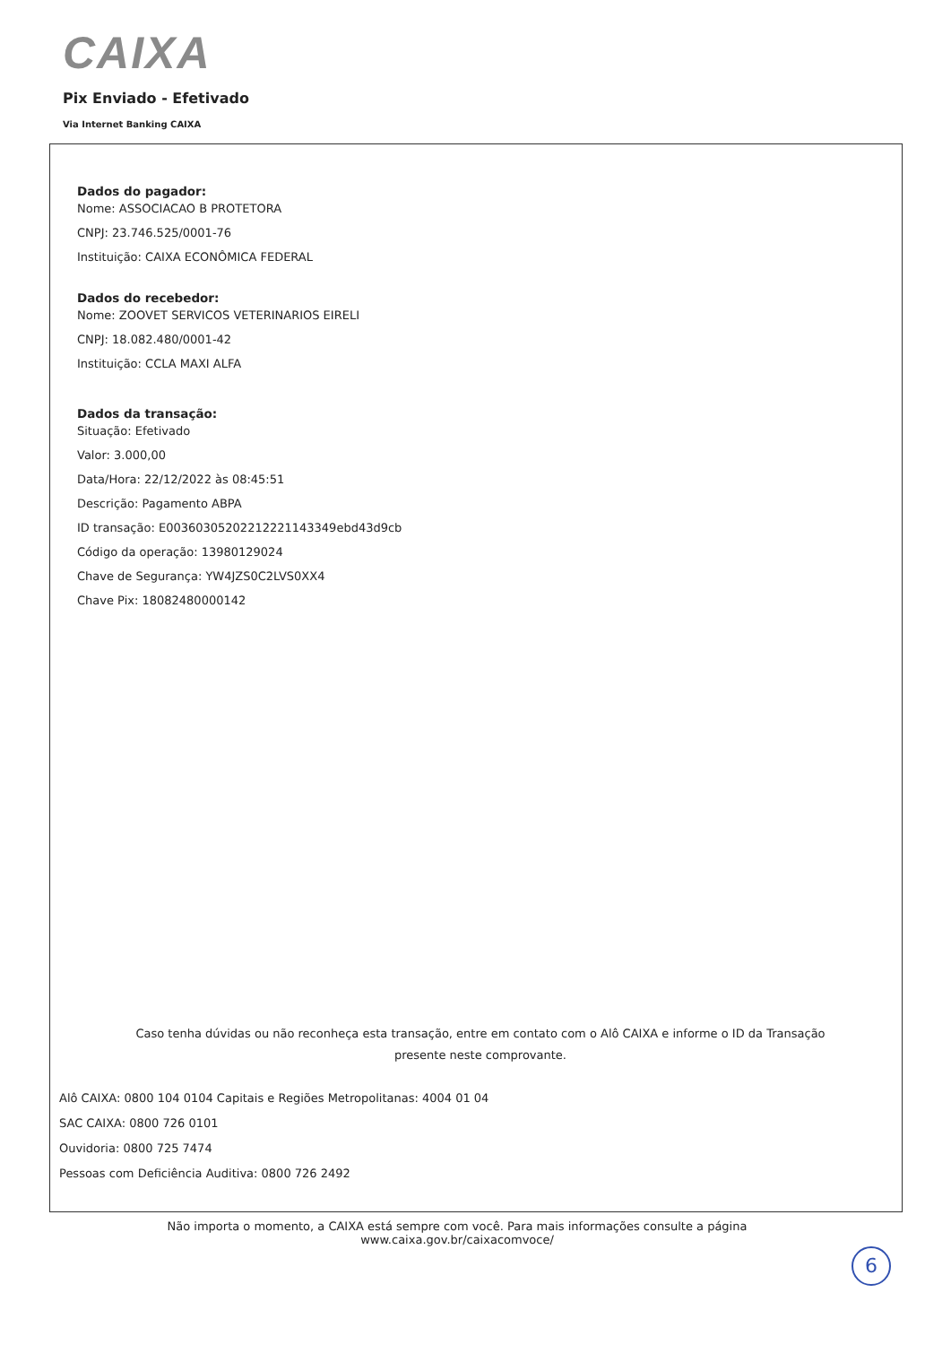CAIXA
Pix Enviado - Efetivado
Via Internet Banking CAIXA
Dados do pagador:
Nome: ASSOCIACAO B PROTETORA
CNPJ: 23.746.525/0001-76
Instituição: CAIXA ECONÔMICA FEDERAL
Dados do recebedor:
Nome: ZOOVET SERVICOS VETERINARIOS EIRELI
CNPJ: 18.082.480/0001-42
Instituição: CCLA MAXI ALFA
Dados da transação:
Situação: Efetivado
Valor: 3.000,00
Data/Hora: 22/12/2022 às 08:45:51
Descrição: Pagamento ABPA
ID transação: E00360305202212221143349ebd43d9cb
Código da operação: 13980129024
Chave de Segurança: YW4JZS0C2LVS0XX4
Chave Pix: 18082480000142
Caso tenha dúvidas ou não reconheça esta transação, entre em contato com o Alô CAIXA e informe o ID da Transação presente neste comprovante.
Alô CAIXA: 0800 104 0104 Capitais e Regiões Metropolitanas: 4004 01 04
SAC CAIXA: 0800 726 0101
Ouvidoria: 0800 725 7474
Pessoas com Deficiência Auditiva: 0800 726 2492
Não importa o momento, a CAIXA está sempre com você. Para mais informações consulte a página
www.caixa.gov.br/caixacomvoce/
6